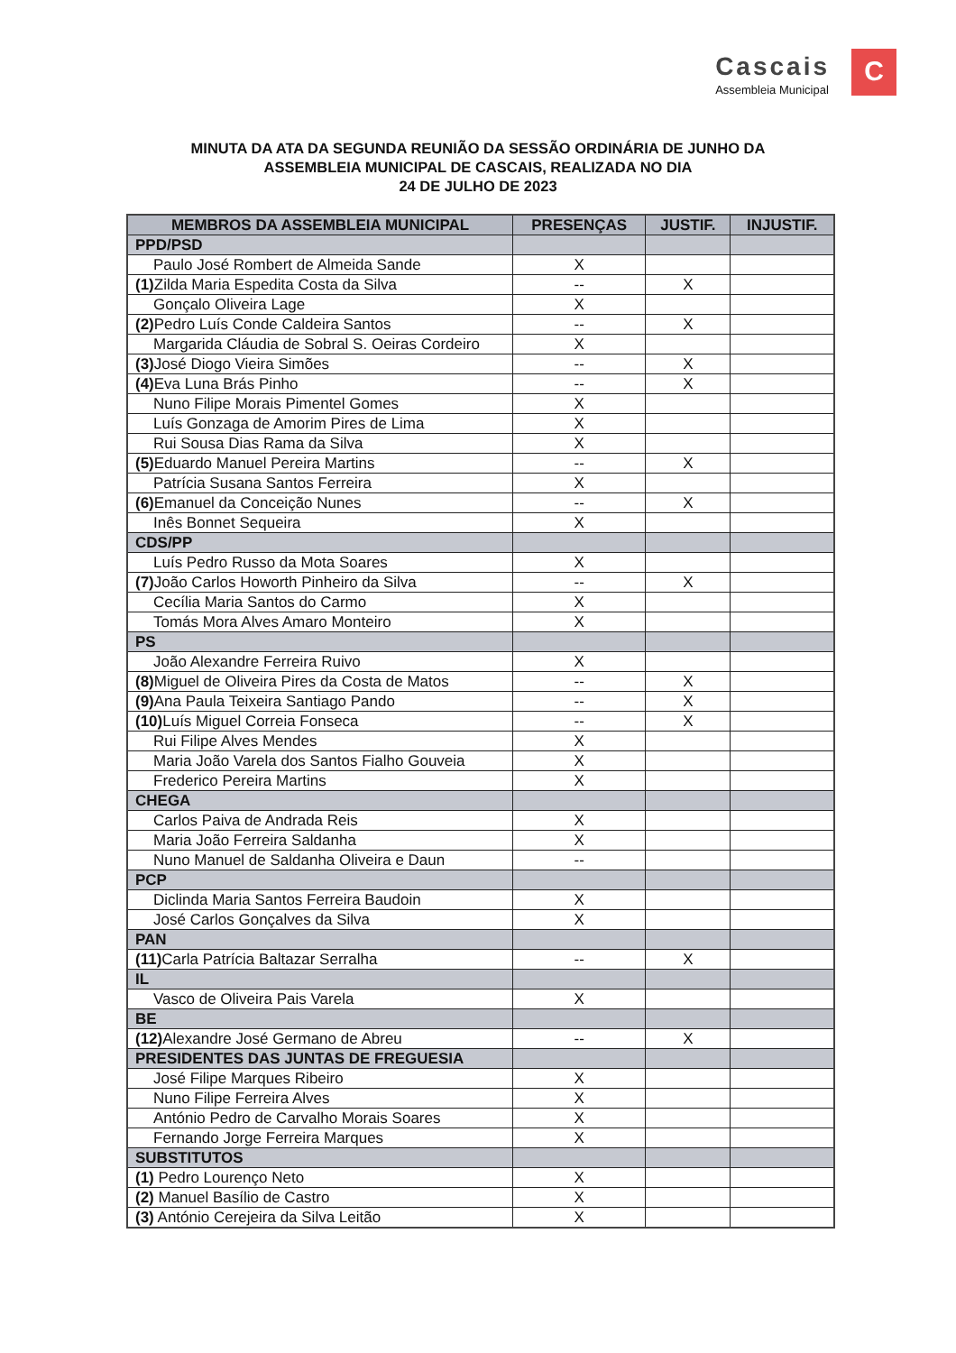Cascais
Assembleia Municipal
C
MINUTA DA ATA DA SEGUNDA REUNIÃO DA SESSÃO ORDINÁRIA DE JUNHO DA
ASSEMBLEIA MUNICIPAL DE CASCAIS, REALIZADA NO DIA
24 DE JULHO DE 2023
| MEMBROS DA ASSEMBLEIA MUNICIPAL | PRESENÇAS | JUSTIF. | INJUSTIF. |
| --- | --- | --- | --- |
| PPD/PSD | | | |
| Paulo José Rombert de Almeida Sande | X | | |
| (1) Zilda Maria Espedita Costa da Silva | -- | X | |
| Gonçalo Oliveira Lage | X | | |
| (2) Pedro Luís Conde Caldeira Santos | -- | X | |
| Margarida Cláudia de Sobral S. Oeiras Cordeiro | X | | |
| (3) José Diogo Vieira Simões | -- | X | |
| (4) Eva Luna Brás Pinho | -- | X | |
| Nuno Filipe Morais Pimentel Gomes | X | | |
| Luís Gonzaga de Amorim Pires de Lima | X | | |
| Rui Sousa Dias Rama da Silva | X | | |
| (5) Eduardo Manuel Pereira Martins | -- | X | |
| Patrícia Susana Santos Ferreira | X | | |
| (6) Emanuel da Conceição Nunes | -- | X | |
| Inês Bonnet Sequeira | X | | |
| CDS/PP | | | |
| Luís Pedro Russo da Mota Soares | X | | |
| (7) João Carlos Howorth Pinheiro da Silva | -- | X | |
| Cecília Maria Santos do Carmo | X | | |
| Tomás Mora Alves Amaro Monteiro | X | | |
| PS | | | |
| João Alexandre Ferreira Ruivo | X | | |
| (8) Miguel de Oliveira Pires da Costa de Matos | -- | X | |
| (9) Ana Paula Teixeira Santiago Pando | -- | X | |
| (10) Luís Miguel Correia Fonseca | -- | X | |
| Rui Filipe Alves Mendes | X | | |
| Maria João Varela dos Santos Fialho Gouveia | X | | |
| Frederico Pereira Martins | X | | |
| CHEGA | | | |
| Carlos Paiva de Andrada Reis | X | | |
| Maria João Ferreira Saldanha | X | | |
| Nuno Manuel de Saldanha Oliveira e Daun | -- | | |
| PCP | | | |
| Diclinda Maria Santos Ferreira Baudoin | X | | |
| José Carlos Gonçalves da Silva | X | | |
| PAN | | | |
| (11) Carla Patrícia Baltazar Serralha | -- | X | |
| IL | | | |
| Vasco de Oliveira Pais Varela | X | | |
| BE | | | |
| (12) Alexandre José Germano de Abreu | -- | X | |
| PRESIDENTES DAS JUNTAS DE FREGUESIA | | | |
| José Filipe Marques Ribeiro | X | | |
| Nuno Filipe Ferreira Alves | X | | |
| António Pedro de Carvalho Morais Soares | X | | |
| Fernando Jorge Ferreira Marques | X | | |
| SUBSTITUTOS | | | |
| (1) Pedro Lourenço Neto | X | | |
| (2) Manuel Basílio de Castro | X | | |
| (3) António Cerejeira da Silva Leitão | X | | |